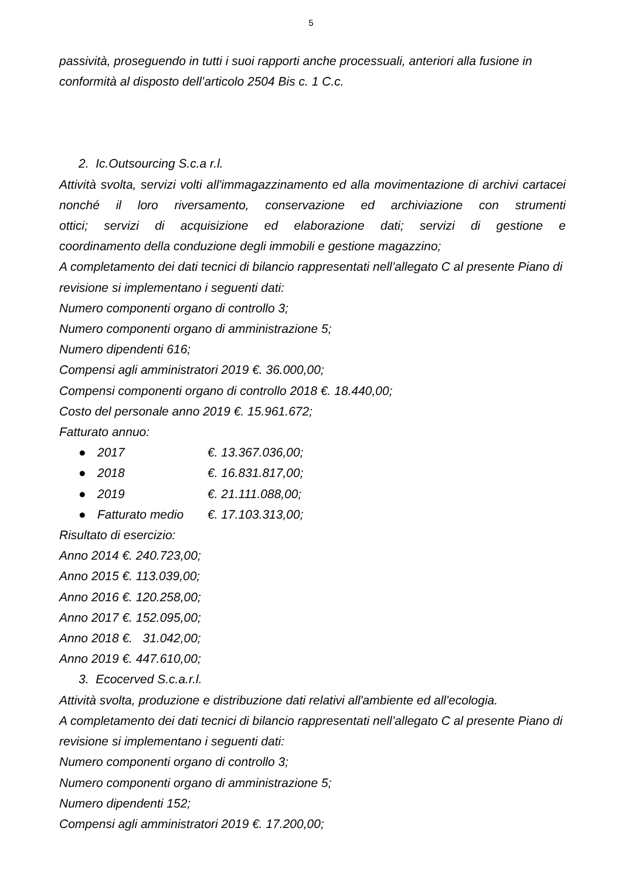5
passività, proseguendo in tutti i suoi rapporti anche processuali, anteriori alla fusione in conformità al disposto dell’articolo 2504 Bis c. 1 C.c.
2. Ic.Outsourcing S.c.a r.l.
Attività svolta, servizi volti all'immagazzinamento ed alla movimentazione di archivi cartacei nonché il loro riversamento, conservazione ed archiviazione con strumenti
ottici; servizi di acquisizione ed elaborazione dati; servizi di gestione e
coordinamento della conduzione degli immobili e gestione magazzino;
A completamento dei dati tecnici di bilancio rappresentati nell’allegato C al presente Piano di revisione si implementano i seguenti dati:
Numero componenti organo di controllo 3;
Numero componenti organo di amministrazione 5;
Numero dipendenti 616;
Compensi agli amministratori 2019 €. 36.000,00;
Compensi componenti organo di controllo 2018 €. 18.440,00;
Costo del personale anno 2019 €. 15.961.672;
Fatturato annuo:
● 2017 €. 13.367.036,00;
● 2018 €. 16.831.817,00;
● 2019 €. 21.111.088,00;
● Fatturato medio €. 17.103.313,00;
Risultato di esercizio:
Anno 2014 €. 240.723,00;
Anno 2015 €. 113.039,00;
Anno 2016 €. 120.258,00;
Anno 2017 €. 152.095,00;
Anno 2018 €. 31.042,00;
Anno 2019 €. 447.610,00;
3. Ecocerved S.c.a.r.l.
Attività svolta, produzione e distribuzione dati relativi all'ambiente ed all'ecologia.
A completamento dei dati tecnici di bilancio rappresentati nell’allegato C al presente Piano di revisione si implementano i seguenti dati:
Numero componenti organo di controllo 3;
Numero componenti organo di amministrazione 5;
Numero dipendenti 152;
Compensi agli amministratori 2019 €. 17.200,00;